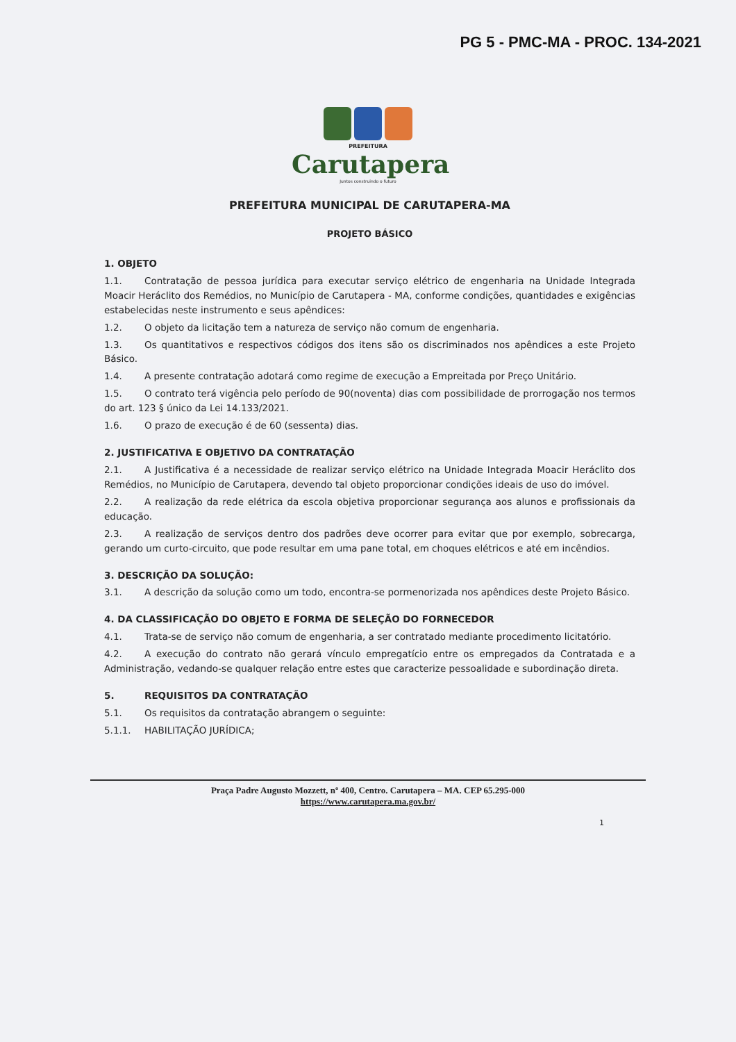PG 5 - PMC-MA - PROC. 134-2021
PREFEITURA
Carutapera
Juntos construindo o futuro
PREFEITURA MUNICIPAL DE CARUTAPERA-MA
PROJETO BÁSICO
1. OBJETO
1.1. Contratação de pessoa jurídica para executar serviço elétrico de engenharia na Unidade Integrada Moacir Heráclito dos Remédios, no Município de Carutapera - MA, conforme condições, quantidades e exigências estabelecidas neste instrumento e seus apêndices:
1.2. O objeto da licitação tem a natureza de serviço não comum de engenharia.
1.3. Os quantitativos e respectivos códigos dos itens são os discriminados nos apêndices a este Projeto Básico.
1.4. A presente contratação adotará como regime de execução a Empreitada por Preço Unitário.
1.5. O contrato terá vigência pelo período de 90(noventa) dias com possibilidade de prorrogação nos termos do art. 123 § único da Lei 14.133/2021.
1.6. O prazo de execução é de 60 (sessenta) dias.
2. JUSTIFICATIVA E OBJETIVO DA CONTRATAÇÃO
2.1. A Justificativa é a necessidade de realizar serviço elétrico na Unidade Integrada Moacir Heráclito dos Remédios, no Município de Carutapera, devendo tal objeto proporcionar condições ideais de uso do imóvel.
2.2. A realização da rede elétrica da escola objetiva proporcionar segurança aos alunos e profissionais da educação.
2.3. A realização de serviços dentro dos padrões deve ocorrer para evitar que por exemplo, sobrecarga, gerando um curto-circuito, que pode resultar em uma pane total, em choques elétricos e até em incêndios.
3. DESCRIÇÃO DA SOLUÇÃO:
3.1. A descrição da solução como um todo, encontra-se pormenorizada nos apêndices deste Projeto Básico.
4. DA CLASSIFICAÇÃO DO OBJETO E FORMA DE SELEÇÃO DO FORNECEDOR
4.1. Trata-se de serviço não comum de engenharia, a ser contratado mediante procedimento licitatório.
4.2. A execução do contrato não gerará vínculo empregatício entre os empregados da Contratada e a Administração, vedando-se qualquer relação entre estes que caracterize pessoalidade e subordinação direta.
5. REQUISITOS DA CONTRATAÇÃO
5.1. Os requisitos da contratação abrangem o seguinte:
5.1.1. HABILITAÇÃO JURÍDICA;
Praça Padre Augusto Mozzett, nº 400, Centro. Carutapera – MA. CEP 65.295-000
https://www.carutapera.ma.gov.br/
1